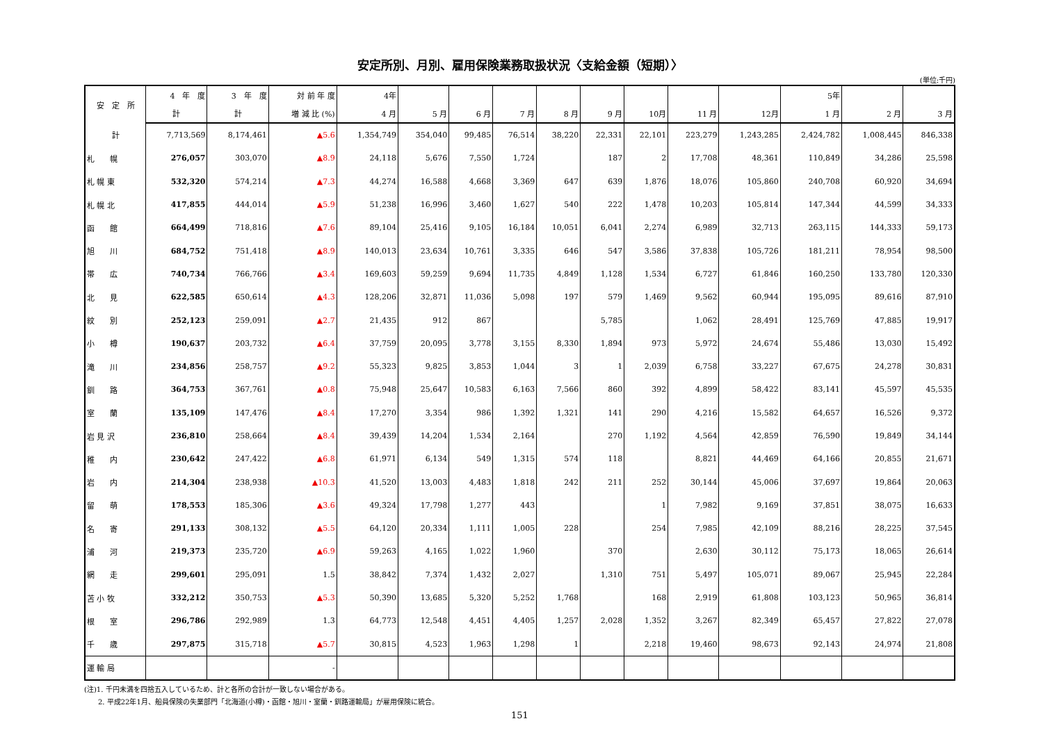安定所別、月別、雇用保険業務取扱状況〈支給金額（短期）〉
(単位:千円)
| 安 定 所 | 4 年 度 | 3 年 度 | 対 前 年 度 | 4年 | | | | | | | | | 5年 | | |
| --- | --- | --- | --- | --- | --- | --- | --- | --- | --- | --- | --- | --- | --- | --- | --- |
| | 計 | 計 | 増 減 比 (%) | 4 月 | 5 月 | 6 月 | 7 月 | 8 月 | 9 月 | 10月 | 11 月 | 12月 | 1 月 | 2 月 | 3 月 |
| 計 | 7,713,569 | 8,174,461 | ▲5.6 | 1,354,749 | 354,040 | 99,485 | 76,514 | 38,220 | 22,331 | 22,101 | 223,279 | 1,243,285 | 2,424,782 | 1,008,445 | 846,338 |
| 札 幌 | 276,057 | 303,070 | ▲8.9 | 24,118 | 5,676 | 7,550 | 1,724 | | 187 | 2 | 17,708 | 48,361 | 110,849 | 34,286 | 25,598 |
| 札 幌 東 | 532,320 | 574,214 | ▲7.3 | 44,274 | 16,588 | 4,668 | 3,369 | 647 | 639 | 1,876 | 18,076 | 105,860 | 240,708 | 60,920 | 34,694 |
| 札 幌 北 | 417,855 | 444,014 | ▲5.9 | 51,238 | 16,996 | 3,460 | 1,627 | 540 | 222 | 1,478 | 10,203 | 105,814 | 147,344 | 44,599 | 34,333 |
| 函 館 | 664,499 | 718,816 | ▲7.6 | 89,104 | 25,416 | 9,105 | 16,184 | 10,051 | 6,041 | 2,274 | 6,989 | 32,713 | 263,115 | 144,333 | 59,173 |
| 旭 川 | 684,752 | 751,418 | ▲8.9 | 140,013 | 23,634 | 10,761 | 3,335 | 646 | 547 | 3,586 | 37,838 | 105,726 | 181,211 | 78,954 | 98,500 |
| 帯 広 | 740,734 | 766,766 | ▲3.4 | 169,603 | 59,259 | 9,694 | 11,735 | 4,849 | 1,128 | 1,534 | 6,727 | 61,846 | 160,250 | 133,780 | 120,330 |
| 北 見 | 622,585 | 650,614 | ▲4.3 | 128,206 | 32,871 | 11,036 | 5,098 | 197 | 579 | 1,469 | 9,562 | 60,944 | 195,095 | 89,616 | 87,910 |
| 紋 別 | 252,123 | 259,091 | ▲2.7 | 21,435 | 912 | 867 | | | 5,785 | | 1,062 | 28,491 | 125,769 | 47,885 | 19,917 |
| 小 樽 | 190,637 | 203,732 | ▲6.4 | 37,759 | 20,095 | 3,778 | 3,155 | 8,330 | 1,894 | 973 | 5,972 | 24,674 | 55,486 | 13,030 | 15,492 |
| 滝 川 | 234,856 | 258,757 | ▲9.2 | 55,323 | 9,825 | 3,853 | 1,044 | 3 | 1 | 2,039 | 6,758 | 33,227 | 67,675 | 24,278 | 30,831 |
| 釧 路 | 364,753 | 367,761 | ▲0.8 | 75,948 | 25,647 | 10,583 | 6,163 | 7,566 | 860 | 392 | 4,899 | 58,422 | 83,141 | 45,597 | 45,535 |
| 室 蘭 | 135,109 | 147,476 | ▲8.4 | 17,270 | 3,354 | 986 | 1,392 | 1,321 | 141 | 290 | 4,216 | 15,582 | 64,657 | 16,526 | 9,372 |
| 岩 見 沢 | 236,810 | 258,664 | ▲8.4 | 39,439 | 14,204 | 1,534 | 2,164 | | 270 | 1,192 | 4,564 | 42,859 | 76,590 | 19,849 | 34,144 |
| 稚 内 | 230,642 | 247,422 | ▲6.8 | 61,971 | 6,134 | 549 | 1,315 | 574 | 118 | | 8,821 | 44,469 | 64,166 | 20,855 | 21,671 |
| 岩 内 | 214,304 | 238,938 | ▲10.3 | 41,520 | 13,003 | 4,483 | 1,818 | 242 | 211 | 252 | 30,144 | 45,006 | 37,697 | 19,864 | 20,063 |
| 留 萌 | 178,553 | 185,306 | ▲3.6 | 49,324 | 17,798 | 1,277 | 443 | | | 1 | 7,982 | 9,169 | 37,851 | 38,075 | 16,633 |
| 名 寄 | 291,133 | 308,132 | ▲5.5 | 64,120 | 20,334 | 1,111 | 1,005 | 228 | | 254 | 7,985 | 42,109 | 88,216 | 28,225 | 37,545 |
| 浦 河 | 219,373 | 235,720 | ▲6.9 | 59,263 | 4,165 | 1,022 | 1,960 | | 370 | | 2,630 | 30,112 | 75,173 | 18,065 | 26,614 |
| 網 走 | 299,601 | 295,091 | 1.5 | 38,842 | 7,374 | 1,432 | 2,027 | | 1,310 | 751 | 5,497 | 105,071 | 89,067 | 25,945 | 22,284 |
| 苫 小 牧 | 332,212 | 350,753 | ▲5.3 | 50,390 | 13,685 | 5,320 | 5,252 | 1,768 | | 168 | 2,919 | 61,808 | 103,123 | 50,965 | 36,814 |
| 根 室 | 296,786 | 292,989 | 1.3 | 64,773 | 12,548 | 4,451 | 4,405 | 1,257 | 2,028 | 1,352 | 3,267 | 82,349 | 65,457 | 27,822 | 27,078 |
| 千 歳 | 297,875 | 315,718 | ▲5.7 | 30,815 | 4,523 | 1,963 | 1,298 | 1 | | 2,218 | 19,460 | 98,673 | 92,143 | 24,974 | 21,808 |
| 運 輸 局 | | | - | | | | | | | | | | | | |
(注)1. 千円未満を四捨五入しているため、計と各所の合計が一致しない場合がある。
　　2. 平成22年1月、船員保険の失業部門「北海道(小樽)・函館・旭川・室蘭・釧路運輸局」が雇用保険に統合。
151